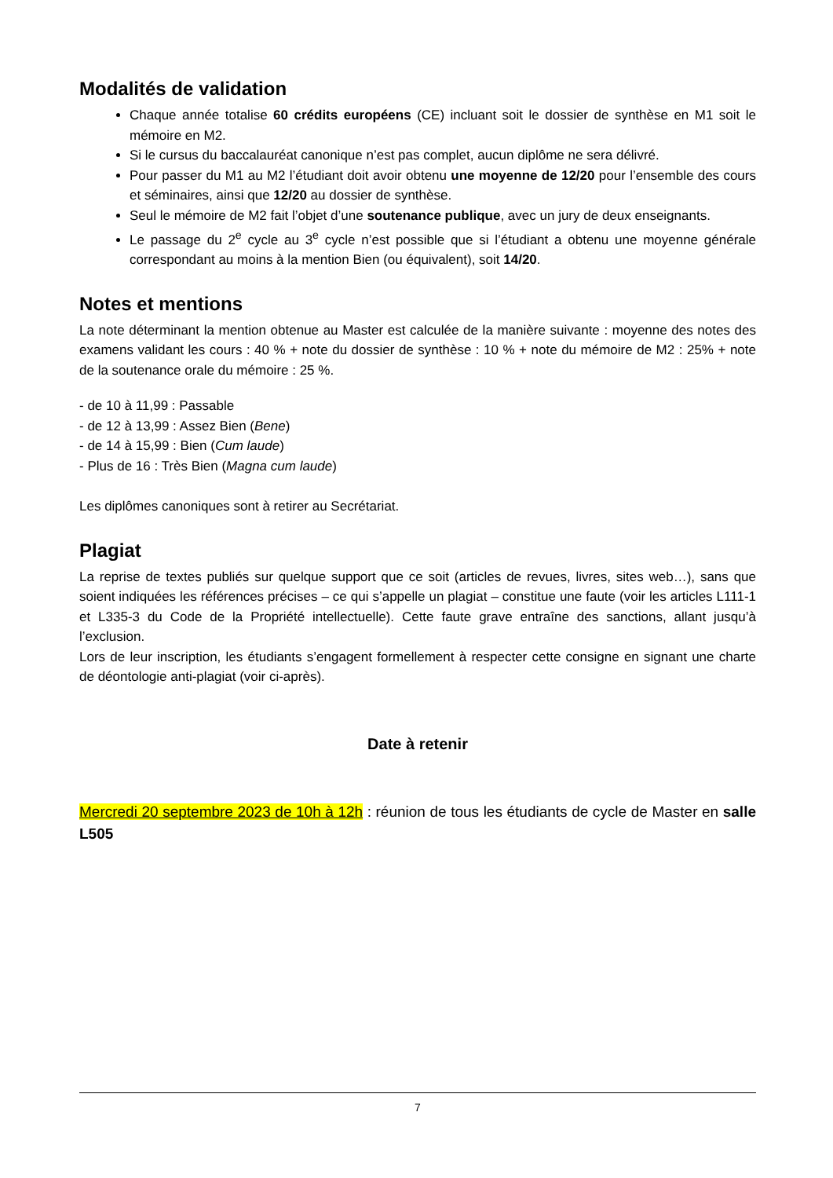Modalités de validation
Chaque année totalise 60 crédits européens (CE) incluant soit le dossier de synthèse en M1 soit le mémoire en M2.
Si le cursus du baccalauréat canonique n’est pas complet, aucun diplôme ne sera délivré.
Pour passer du M1 au M2 l’étudiant doit avoir obtenu une moyenne de 12/20 pour l’ensemble des cours et séminaires, ainsi que 12/20 au dossier de synthèse.
Seul le mémoire de M2 fait l’objet d’une soutenance publique, avec un jury de deux enseignants.
Le passage du 2<sup>e</sup> cycle au 3<sup>e</sup> cycle n’est possible que si l’étudiant a obtenu une moyenne générale correspondant au moins à la mention Bien (ou équivalent), soit 14/20.
Notes et mentions
La note déterminant la mention obtenue au Master est calculée de la manière suivante : moyenne des notes des examens validant les cours : 40 % + note du dossier de synthèse : 10 % + note du mémoire de M2 : 25% + note de la soutenance orale du mémoire : 25 %.
- de 10 à 11,99 : Passable
- de 12 à 13,99 : Assez Bien (Bene)
- de 14 à 15,99 : Bien (Cum laude)
- Plus de 16 : Très Bien (Magna cum laude)
Les diplômes canoniques sont à retirer au Secrétariat.
Plagiat
La reprise de textes publiés sur quelque support que ce soit (articles de revues, livres, sites web…), sans que soient indiquées les références précises – ce qui s’appelle un plagiat – constitue une faute (voir les articles L111-1 et L335-3 du Code de la Propriété intellectuelle). Cette faute grave entraîne des sanctions, allant jusqu’à l’exclusion.
Lors de leur inscription, les étudiants s’engagent formellement à respecter cette consigne en signant une charte de déontologie anti-plagiat (voir ci-après).
Date à retenir
Mercredi 20 septembre 2023 de 10h à 12h : réunion de tous les étudiants de cycle de Master en salle L505
7